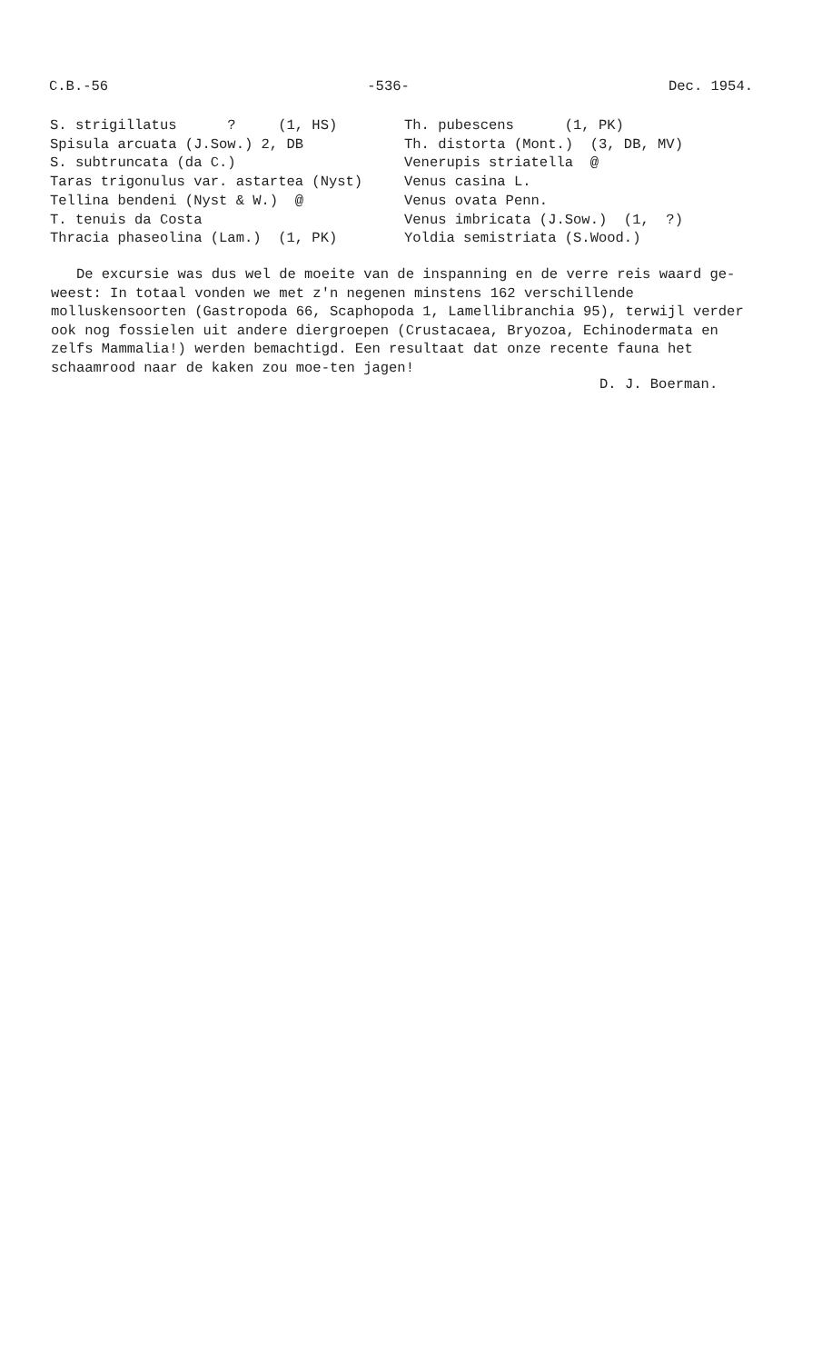C.B.-56 -536- Dec. 1954.
S. strigillatus ? (1, HS) Spisula arcuata (J.Sow.) 2, DB S. subtruncata (da C.) Taras trigonulus var. astartea (Nyst) Tellina bendeni (Nyst & W.) @ T. tenuis da Costa Thracia phaseolina (Lam.) (1, PK)
Th. pubescens (1, PK) Th. distorta (Mont.) (3, DB, MV) Venerupis striatella @ Venus casina L. Venus ovata Penn. Venus imbricata (J.Sow.) (1, ?) Yoldia semistriata (S.Wood.)
De excursie was dus wel de moeite van de inspanning en de verre reis waard ge-weest: In totaal vonden we met z'n negenen minstens 162 verschillende molluskensoorten (Gastropoda 66, Scaphopoda 1, Lamellibranchia 95), terwijl verder ook nog fossielen uit andere diergroepen (Crustacaea, Bryozoa, Echinodermata en zelfs Mammalia!) werden bemachtigd. Een resultaat dat onze recente fauna het schaamrood naar de kaken zou moe-ten jagen!
D. J. Boerman.